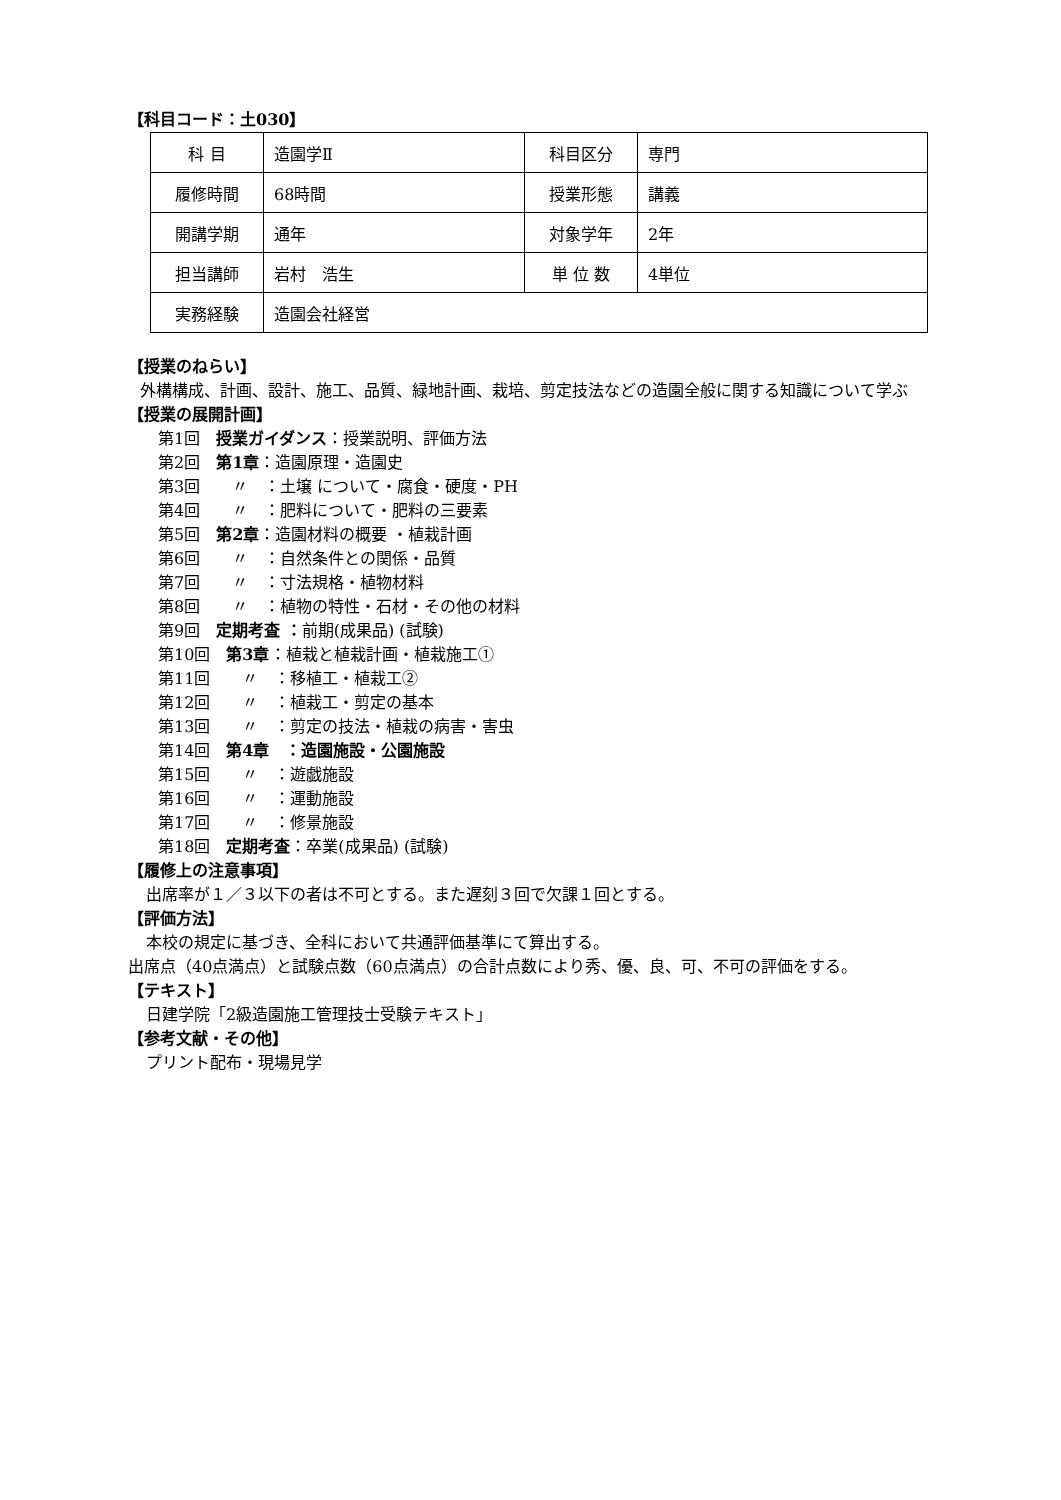【科目コード：土030】
| 科 目 | 造園学Ⅱ | 科目区分 | 専門 |
| 履修時間 | 68時間 | 授業形態 | 講義 |
| 開講学期 | 通年 | 対象学年 | 2年 |
| 担当講師 | 岩村 浩生 | 単 位 数 | 4単位 |
| 実務経験 | 造園会社経営 | | |
【授業のねらい】
外構構成、計画、設計、施工、品質、緑地計画、栽培、剪定技法などの造園全般に関する知識について学ぶ
【授業の展開計画】
第1回　授業ガイダンス：授業説明、評価方法
第2回　第1章：造園原理・造園史
第3回　　〃　：土壌 について・腐食・硬度・PH
第4回　　〃　：肥料について・肥料の三要素
第5回　第2章：造園材料の概要 ・植栽計画
第6回　　〃　：自然条件との関係・品質
第7回　　〃　：寸法規格・植物材料
第8回　　〃　：植物の特性・石材・その他の材料
第9回　定期考査 ：前期(成果品) (試験)
第10回　第3章：植栽と植栽計画・植栽施工①
第11回　　〃　：移植工・植栽工②
第12回　　〃　：植栽工・剪定の基本
第13回　　〃　：剪定の技法・植栽の病害・害虫
第14回　第4章　：造園施設・公園施設
第15回　　〃　：遊戯施設
第16回　　〃　：運動施設
第17回　　〃　：修景施設
第18回　定期考査：卒業(成果品) (試験)
【履修上の注意事項】
出席率が１／３以下の者は不可とする。また遅刻３回で欠課１回とする。
【評価方法】
本校の規定に基づき、全科において共通評価基準にて算出する。
出席点（40点満点）と試験点数（60点満点）の合計点数により秀、優、良、可、不可の評価をする。
【テキスト】
日建学院「2級造園施工管理技士受験テキスト」
【参考文献・その他】
プリント配布・現場見学